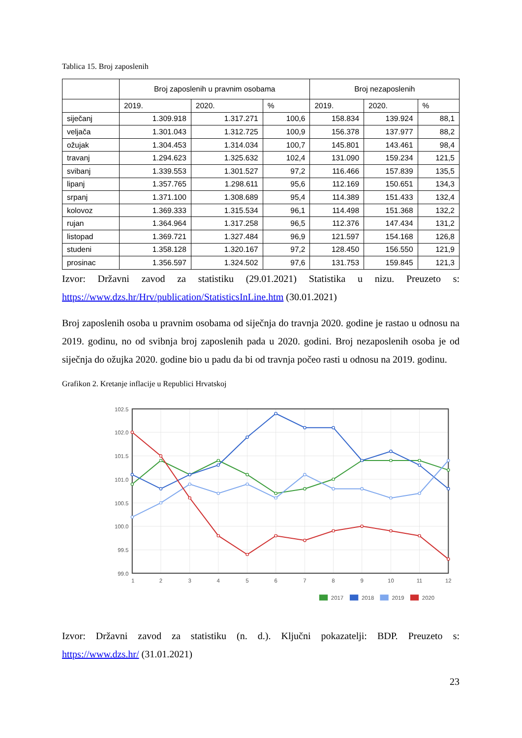Tablica 15. Broj zaposlenih
| | Broj zaposlenih u pravnim osobama | | | Broj nezaposlenih | | |
| --- | --- | --- | --- | --- | --- | --- |
| | 2019. | 2020. | % | 2019. | 2020. | % |
| siječanj | 1.309.918 | 1.317.271 | 100,6 | 158.834 | 139.924 | 88,1 |
| veljača | 1.301.043 | 1.312.725 | 100,9 | 156.378 | 137.977 | 88,2 |
| ožujak | 1.304.453 | 1.314.034 | 100,7 | 145.801 | 143.461 | 98,4 |
| travanj | 1.294.623 | 1.325.632 | 102,4 | 131.090 | 159.234 | 121,5 |
| svibanj | 1.339.553 | 1.301.527 | 97,2 | 116.466 | 157.839 | 135,5 |
| lipanj | 1.357.765 | 1.298.611 | 95,6 | 112.169 | 150.651 | 134,3 |
| srpanj | 1.371.100 | 1.308.689 | 95,4 | 114.389 | 151.433 | 132,4 |
| kolovoz | 1.369.333 | 1.315.534 | 96,1 | 114.498 | 151.368 | 132,2 |
| rujan | 1.364.964 | 1.317.258 | 96,5 | 112.376 | 147.434 | 131,2 |
| listopad | 1.369.721 | 1.327.484 | 96,9 | 121.597 | 154.168 | 126,8 |
| studeni | 1.358.128 | 1.320.167 | 97,2 | 128.450 | 156.550 | 121,9 |
| prosinac | 1.356.597 | 1.324.502 | 97,6 | 131.753 | 159.845 | 121,3 |
Izvor: Državni zavod za statistiku (29.01.2021) Statistika u nizu. Preuzeto s:
https://www.dzs.hr/Hrv/publication/StatisticsInLine.htm (30.01.2021)
Broj zaposlenih osoba u pravnim osobama od siječnja do travnja 2020. godine je rastao u odnosu na 2019. godinu, no od svibnja broj zaposlenih pada u 2020. godini. Broj nezaposlenih osoba je od siječnja do ožujka 2020. godine bio u padu da bi od travnja počeo rasti u odnosu na 2019. godinu.
Grafikon 2. Kretanje inflacije u Republici Hrvatskoj
102.5
102.0
101.5
101.0
100.5
100.0
99.5
99.0
1
2
3
4
5
6
7
8
9
10
11
12
2017
2018
2019
2020
Izvor: Državni zavod za statistiku (n. d.). Ključni pokazatelji: BDP. Preuzeto s:
https://www.dzs.hr/ (31.01.2021)
23